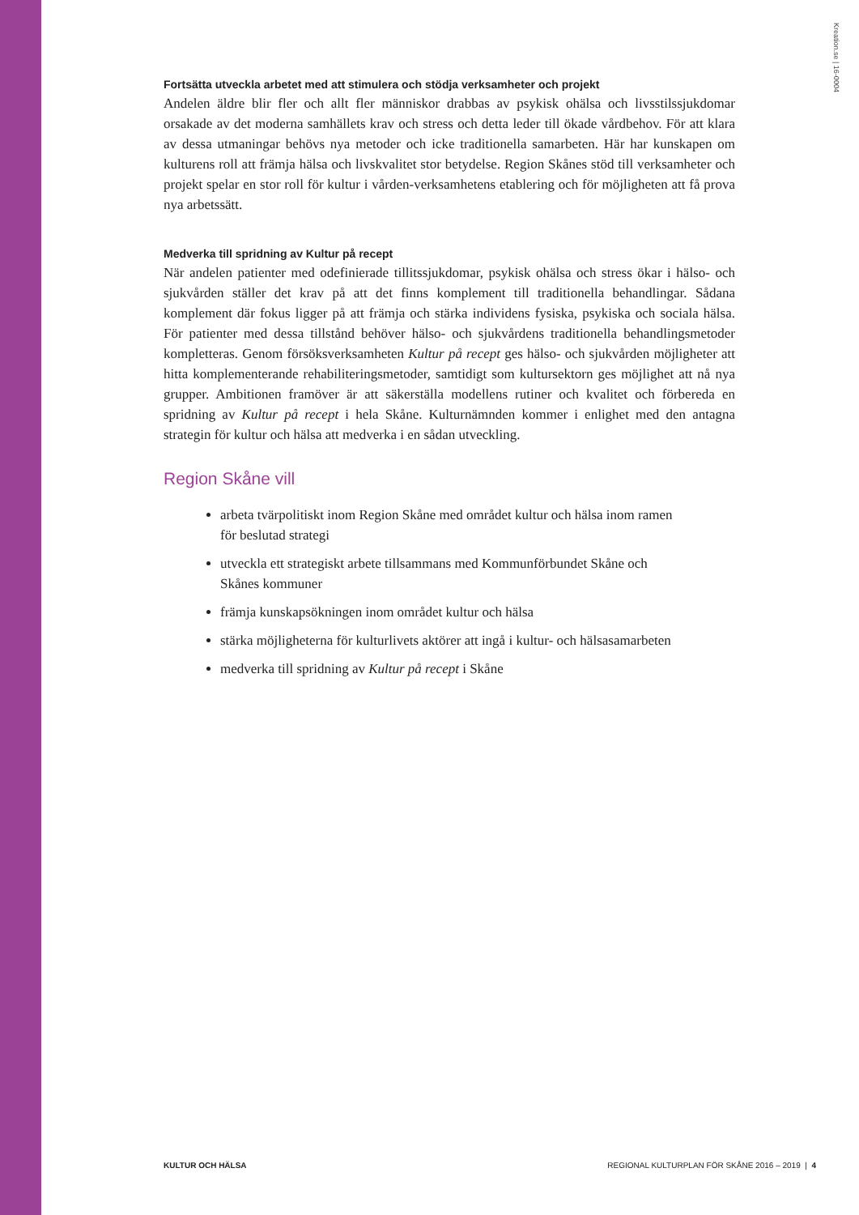Kreation.se | 16-0004
Fortsätta utveckla arbetet med att stimulera och stödja verksamheter och projekt
Andelen äldre blir fler och allt fler människor drabbas av psykisk ohälsa och livsstilssjukdomar orsakade av det moderna samhällets krav och stress och detta leder till ökade vårdbehov. För att klara av dessa utmaningar behövs nya metoder och icke traditionella samarbeten. Här har kunskapen om kulturens roll att främja hälsa och livskvalitet stor betydelse. Region Skånes stöd till verksamheter och projekt spelar en stor roll för kultur i vården-verksamhetens etablering och för möjligheten att få prova nya arbetssätt.
Medverka till spridning av Kultur på recept
När andelen patienter med odefinierade tillitssjukdomar, psykisk ohälsa och stress ökar i hälso- och sjukvården ställer det krav på att det finns komplement till traditionella behandlingar. Sådana komplement där fokus ligger på att främja och stärka individens fysiska, psykiska och sociala hälsa. För patienter med dessa tillstånd behöver hälso- och sjukvårdens traditionella behandlingsmetoder kompletteras. Genom försöksverksamheten Kultur på recept ges hälso- och sjukvården möjligheter att hitta komplementerande rehabiliteringsmetoder, samtidigt som kultursektorn ges möjlighet att nå nya grupper. Ambitionen framöver är att säkerställa modellens rutiner och kvalitet och förbereda en spridning av Kultur på recept i hela Skåne. Kulturnämnden kommer i enlighet med den antagna strategin för kultur och hälsa att medverka i en sådan utveckling.
Region Skåne vill
arbeta tvärpolitiskt inom Region Skåne med området kultur och hälsa inom ramen för beslutad strategi
utveckla ett strategiskt arbete tillsammans med Kommunförbundet Skåne och Skånes kommuner
främja kunskapsökningen inom området kultur och hälsa
stärka möjligheterna för kulturlivets aktörer att ingå i kultur- och hälsasamarbeten
medverka till spridning av Kultur på recept i Skåne
KULTUR OCH HÄLSA REGIONAL KULTURPLAN FÖR SKÅNE 2016 – 2019 | 4